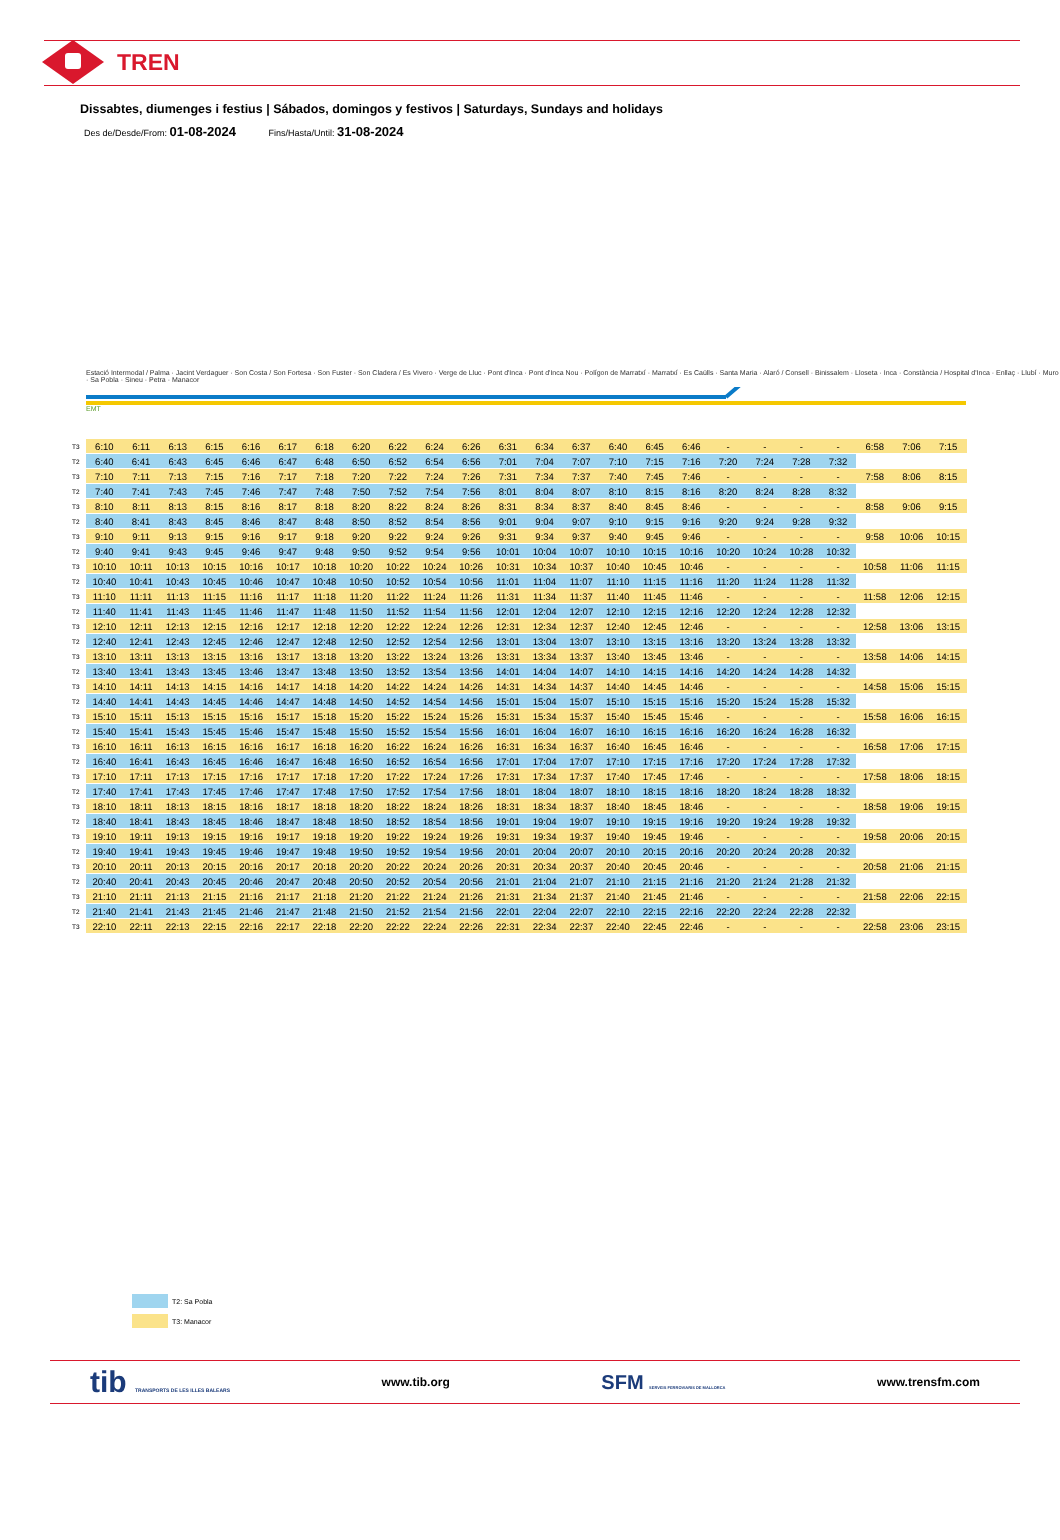TREN
Dissabtes, diumenges i festius | Sábados, domingos y festivos | Saturdays, Sundays and holidays
Des de/Desde/From: 01-08-2024 Fins/Hasta/Until: 31-08-2024
Estació Intermodal / Palma · Jacint Verdaguer · Son Costa / Son Fortesa · Son Fuster · Son Cladera / Es Vivero · Verge de Lluc · Pont d'Inca · Pont d'Inca Nou · Polígon de Marratxí · Marratxí · Es Caülls · Santa Maria · Alaró / Consell · Binissalem · Lloseta · Inca · Constància / Hospital d'Inca · Enllaç · Llubí · Muro · Sa Pobla · Sineu · Petra · Manacor
EMT
| T3 | 6:10 | 6:11 | 6:13 | 6:15 | 6:16 | 6:17 | 6:18 | 6:20 | 6:22 | 6:24 | 6:26 | 6:31 | 6:34 | 6:37 | 6:40 | 6:45 | 6:46 | - | - | - | - | 6:58 | 7:06 | 7:15 |
| T2 | 6:40 | 6:41 | 6:43 | 6:45 | 6:46 | 6:47 | 6:48 | 6:50 | 6:52 | 6:54 | 6:56 | 7:01 | 7:04 | 7:07 | 7:10 | 7:15 | 7:16 | 7:20 | 7:24 | 7:28 | 7:32 | | | |
| T3 | 7:10 | 7:11 | 7:13 | 7:15 | 7:16 | 7:17 | 7:18 | 7:20 | 7:22 | 7:24 | 7:26 | 7:31 | 7:34 | 7:37 | 7:40 | 7:45 | 7:46 | - | - | - | - | 7:58 | 8:06 | 8:15 |
| T2 | 7:40 | 7:41 | 7:43 | 7:45 | 7:46 | 7:47 | 7:48 | 7:50 | 7:52 | 7:54 | 7:56 | 8:01 | 8:04 | 8:07 | 8:10 | 8:15 | 8:16 | 8:20 | 8:24 | 8:28 | 8:32 | | | |
| T3 | 8:10 | 8:11 | 8:13 | 8:15 | 8:16 | 8:17 | 8:18 | 8:20 | 8:22 | 8:24 | 8:26 | 8:31 | 8:34 | 8:37 | 8:40 | 8:45 | 8:46 | - | - | - | - | 8:58 | 9:06 | 9:15 |
| T2 | 8:40 | 8:41 | 8:43 | 8:45 | 8:46 | 8:47 | 8:48 | 8:50 | 8:52 | 8:54 | 8:56 | 9:01 | 9:04 | 9:07 | 9:10 | 9:15 | 9:16 | 9:20 | 9:24 | 9:28 | 9:32 | | | |
| T3 | 9:10 | 9:11 | 9:13 | 9:15 | 9:16 | 9:17 | 9:18 | 9:20 | 9:22 | 9:24 | 9:26 | 9:31 | 9:34 | 9:37 | 9:40 | 9:45 | 9:46 | - | - | - | - | 9:58 | 10:06 | 10:15 |
| T2 | 9:40 | 9:41 | 9:43 | 9:45 | 9:46 | 9:47 | 9:48 | 9:50 | 9:52 | 9:54 | 9:56 | 10:01 | 10:04 | 10:07 | 10:10 | 10:15 | 10:16 | 10:20 | 10:24 | 10:28 | 10:32 | | | |
| T3 | 10:10 | 10:11 | 10:13 | 10:15 | 10:16 | 10:17 | 10:18 | 10:20 | 10:22 | 10:24 | 10:26 | 10:31 | 10:34 | 10:37 | 10:40 | 10:45 | 10:46 | - | - | - | - | 10:58 | 11:06 | 11:15 |
| T2 | 10:40 | 10:41 | 10:43 | 10:45 | 10:46 | 10:47 | 10:48 | 10:50 | 10:52 | 10:54 | 10:56 | 11:01 | 11:04 | 11:07 | 11:10 | 11:15 | 11:16 | 11:20 | 11:24 | 11:28 | 11:32 | | | |
| T3 | 11:10 | 11:11 | 11:13 | 11:15 | 11:16 | 11:17 | 11:18 | 11:20 | 11:22 | 11:24 | 11:26 | 11:31 | 11:34 | 11:37 | 11:40 | 11:45 | 11:46 | - | - | - | - | 11:58 | 12:06 | 12:15 |
| T2 | 11:40 | 11:41 | 11:43 | 11:45 | 11:46 | 11:47 | 11:48 | 11:50 | 11:52 | 11:54 | 11:56 | 12:01 | 12:04 | 12:07 | 12:10 | 12:15 | 12:16 | 12:20 | 12:24 | 12:28 | 12:32 | | | |
| T3 | 12:10 | 12:11 | 12:13 | 12:15 | 12:16 | 12:17 | 12:18 | 12:20 | 12:22 | 12:24 | 12:26 | 12:31 | 12:34 | 12:37 | 12:40 | 12:45 | 12:46 | - | - | - | - | 12:58 | 13:06 | 13:15 |
| T2 | 12:40 | 12:41 | 12:43 | 12:45 | 12:46 | 12:47 | 12:48 | 12:50 | 12:52 | 12:54 | 12:56 | 13:01 | 13:04 | 13:07 | 13:10 | 13:15 | 13:16 | 13:20 | 13:24 | 13:28 | 13:32 | | | |
| T3 | 13:10 | 13:11 | 13:13 | 13:15 | 13:16 | 13:17 | 13:18 | 13:20 | 13:22 | 13:24 | 13:26 | 13:31 | 13:34 | 13:37 | 13:40 | 13:45 | 13:46 | - | - | - | - | 13:58 | 14:06 | 14:15 |
| T2 | 13:40 | 13:41 | 13:43 | 13:45 | 13:46 | 13:47 | 13:48 | 13:50 | 13:52 | 13:54 | 13:56 | 14:01 | 14:04 | 14:07 | 14:10 | 14:15 | 14:16 | 14:20 | 14:24 | 14:28 | 14:32 | | | |
| T3 | 14:10 | 14:11 | 14:13 | 14:15 | 14:16 | 14:17 | 14:18 | 14:20 | 14:22 | 14:24 | 14:26 | 14:31 | 14:34 | 14:37 | 14:40 | 14:45 | 14:46 | - | - | - | - | 14:58 | 15:06 | 15:15 |
| T2 | 14:40 | 14:41 | 14:43 | 14:45 | 14:46 | 14:47 | 14:48 | 14:50 | 14:52 | 14:54 | 14:56 | 15:01 | 15:04 | 15:07 | 15:10 | 15:15 | 15:16 | 15:20 | 15:24 | 15:28 | 15:32 | | | |
| T3 | 15:10 | 15:11 | 15:13 | 15:15 | 15:16 | 15:17 | 15:18 | 15:20 | 15:22 | 15:24 | 15:26 | 15:31 | 15:34 | 15:37 | 15:40 | 15:45 | 15:46 | - | - | - | - | 15:58 | 16:06 | 16:15 |
| T2 | 15:40 | 15:41 | 15:43 | 15:45 | 15:46 | 15:47 | 15:48 | 15:50 | 15:52 | 15:54 | 15:56 | 16:01 | 16:04 | 16:07 | 16:10 | 16:15 | 16:16 | 16:20 | 16:24 | 16:28 | 16:32 | | | |
| T3 | 16:10 | 16:11 | 16:13 | 16:15 | 16:16 | 16:17 | 16:18 | 16:20 | 16:22 | 16:24 | 16:26 | 16:31 | 16:34 | 16:37 | 16:40 | 16:45 | 16:46 | - | - | - | - | 16:58 | 17:06 | 17:15 |
| T2 | 16:40 | 16:41 | 16:43 | 16:45 | 16:46 | 16:47 | 16:48 | 16:50 | 16:52 | 16:54 | 16:56 | 17:01 | 17:04 | 17:07 | 17:10 | 17:15 | 17:16 | 17:20 | 17:24 | 17:28 | 17:32 | | | |
| T3 | 17:10 | 17:11 | 17:13 | 17:15 | 17:16 | 17:17 | 17:18 | 17:20 | 17:22 | 17:24 | 17:26 | 17:31 | 17:34 | 17:37 | 17:40 | 17:45 | 17:46 | - | - | - | - | 17:58 | 18:06 | 18:15 |
| T2 | 17:40 | 17:41 | 17:43 | 17:45 | 17:46 | 17:47 | 17:48 | 17:50 | 17:52 | 17:54 | 17:56 | 18:01 | 18:04 | 18:07 | 18:10 | 18:15 | 18:16 | 18:20 | 18:24 | 18:28 | 18:32 | | | |
| T3 | 18:10 | 18:11 | 18:13 | 18:15 | 18:16 | 18:17 | 18:18 | 18:20 | 18:22 | 18:24 | 18:26 | 18:31 | 18:34 | 18:37 | 18:40 | 18:45 | 18:46 | - | - | - | - | 18:58 | 19:06 | 19:15 |
| T2 | 18:40 | 18:41 | 18:43 | 18:45 | 18:46 | 18:47 | 18:48 | 18:50 | 18:52 | 18:54 | 18:56 | 19:01 | 19:04 | 19:07 | 19:10 | 19:15 | 19:16 | 19:20 | 19:24 | 19:28 | 19:32 | | | |
| T3 | 19:10 | 19:11 | 19:13 | 19:15 | 19:16 | 19:17 | 19:18 | 19:20 | 19:22 | 19:24 | 19:26 | 19:31 | 19:34 | 19:37 | 19:40 | 19:45 | 19:46 | - | - | - | - | 19:58 | 20:06 | 20:15 |
| T2 | 19:40 | 19:41 | 19:43 | 19:45 | 19:46 | 19:47 | 19:48 | 19:50 | 19:52 | 19:54 | 19:56 | 20:01 | 20:04 | 20:07 | 20:10 | 20:15 | 20:16 | 20:20 | 20:24 | 20:28 | 20:32 | | | |
| T3 | 20:10 | 20:11 | 20:13 | 20:15 | 20:16 | 20:17 | 20:18 | 20:20 | 20:22 | 20:24 | 20:26 | 20:31 | 20:34 | 20:37 | 20:40 | 20:45 | 20:46 | - | - | - | - | 20:58 | 21:06 | 21:15 |
| T2 | 20:40 | 20:41 | 20:43 | 20:45 | 20:46 | 20:47 | 20:48 | 20:50 | 20:52 | 20:54 | 20:56 | 21:01 | 21:04 | 21:07 | 21:10 | 21:15 | 21:16 | 21:20 | 21:24 | 21:28 | 21:32 | | | |
| T3 | 21:10 | 21:11 | 21:13 | 21:15 | 21:16 | 21:17 | 21:18 | 21:20 | 21:22 | 21:24 | 21:26 | 21:31 | 21:34 | 21:37 | 21:40 | 21:45 | 21:46 | - | - | - | - | 21:58 | 22:06 | 22:15 |
| T2 | 21:40 | 21:41 | 21:43 | 21:45 | 21:46 | 21:47 | 21:48 | 21:50 | 21:52 | 21:54 | 21:56 | 22:01 | 22:04 | 22:07 | 22:10 | 22:15 | 22:16 | 22:20 | 22:24 | 22:28 | 22:32 | | | |
| T3 | 22:10 | 22:11 | 22:13 | 22:15 | 22:16 | 22:17 | 22:18 | 22:20 | 22:22 | 22:24 | 22:26 | 22:31 | 22:34 | 22:37 | 22:40 | 22:45 | 22:46 | - | - | - | - | 22:58 | 23:06 | 23:15 |
T2: Sa Pobla
T3: Manacor
tib TRANSPORTS DE LES ILLES BALEARS
www.tib.org
SFM SERVEIS FERROVIARIS DE MALLORCA
www.trensfm.com